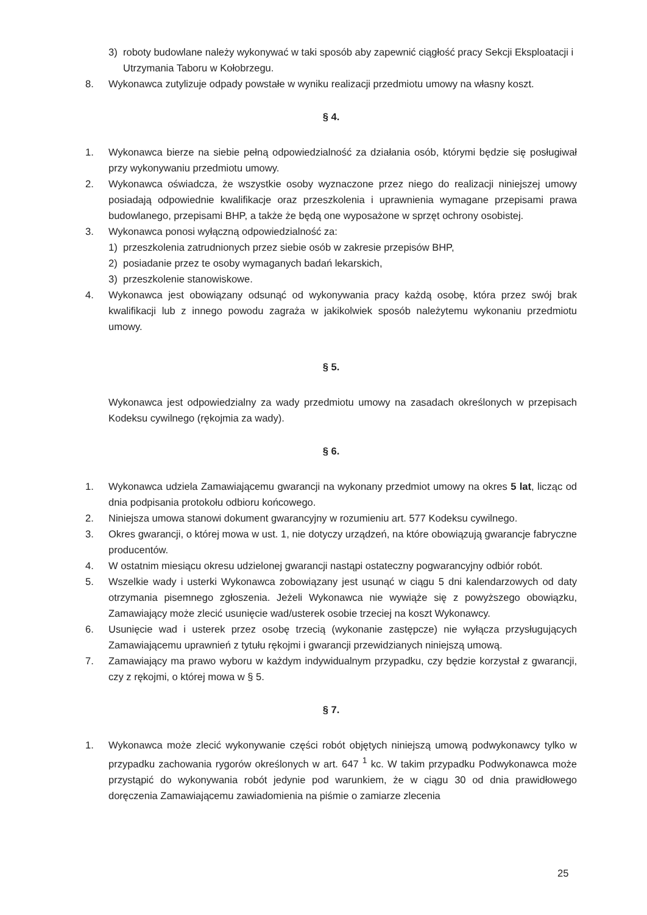3) roboty budowlane należy wykonywać w taki sposób aby zapewnić ciągłość pracy Sekcji Eksploatacji i Utrzymania Taboru w Kołobrzegu.
8. Wykonawca zutylizuje odpady powstałe w wyniku realizacji przedmiotu umowy na własny koszt.
§ 4.
1. Wykonawca bierze na siebie pełną odpowiedzialność za działania osób, którymi będzie się posługiwał przy wykonywaniu przedmiotu umowy.
2. Wykonawca oświadcza, że wszystkie osoby wyznaczone przez niego do realizacji niniejszej umowy posiadają odpowiednie kwalifikacje oraz przeszkolenia i uprawnienia wymagane przepisami prawa budowlanego, przepisami BHP, a także że będą one wyposażone w sprzęt ochrony osobistej.
3. Wykonawca ponosi wyłączną odpowiedzialność za:
1) przeszkolenia zatrudnionych przez siebie osób w zakresie przepisów BHP,
2) posiadanie przez te osoby wymaganych badań lekarskich,
3) przeszkolenie stanowiskowe.
4. Wykonawca jest obowiązany odsunąć od wykonywania pracy każdą osobę, która przez swój brak kwalifikacji lub z innego powodu zagraża w jakikolwiek sposób należytemu wykonaniu przedmiotu umowy.
§ 5.
Wykonawca jest odpowiedzialny za wady przedmiotu umowy na zasadach określonych w przepisach Kodeksu cywilnego (rękojmia za wady).
§ 6.
1. Wykonawca udziela Zamawiającemu gwarancji na wykonany przedmiot umowy na okres 5 lat, licząc od dnia podpisania protokołu odbioru końcowego.
2. Niniejsza umowa stanowi dokument gwarancyjny w rozumieniu art. 577 Kodeksu cywilnego.
3. Okres gwarancji, o której mowa w ust. 1, nie dotyczy urządzeń, na które obowiązują gwarancje fabryczne producentów.
4. W ostatnim miesiącu okresu udzielonej gwarancji nastąpi ostateczny pogwarancyjny odbiór robót.
5. Wszelkie wady i usterki Wykonawca zobowiązany jest usunąć w ciągu 5 dni kalendarzowych od daty otrzymania pisemnego zgłoszenia. Jeżeli Wykonawca nie wywiąże się z powyższego obowiązku, Zamawiający może zlecić usunięcie wad/usterek osobie trzeciej na koszt Wykonawcy.
6. Usunięcie wad i usterek przez osobę trzecią (wykonanie zastępcze) nie wyłącza przysługujących Zamawiającemu uprawnień z tytułu rękojmi i gwarancji przewidzianych niniejszą umową.
7. Zamawiający ma prawo wyboru w każdym indywidualnym przypadku, czy będzie korzystał z gwarancji, czy z rękojmi, o której mowa w § 5.
§ 7.
1. Wykonawca może zlecić wykonywanie części robót objętych niniejszą umową podwykonawcy tylko w przypadku zachowania rygorów określonych w art. 647 <sup>1</sup> kc. W takim przypadku Podwykonawca może przystąpić do wykonywania robót jedynie pod warunkiem, że w ciągu 30 od dnia prawidłowego doręczenia Zamawiającemu zawiadomienia na piśmie o zamiarze zlecenia
25